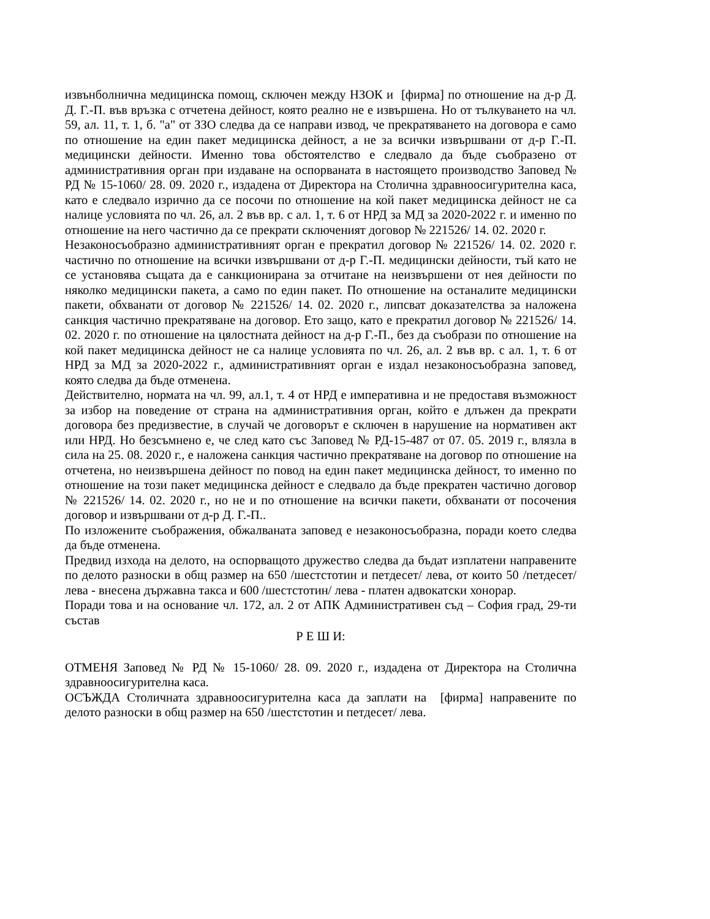извънболнична медицинска помощ, сключен между НЗОК и [фирма] по отношение на д-р Д. Д. Г.-П. във връзка с отчетена дейност, която реално не е извършена. Но от тълкуването на чл. 59, ал. 11, т. 1, б. "а" от ЗЗО следва да се направи извод, че прекратяването на договора е само по отношение на един пакет медицинска дейност, а не за всички извършвани от д-р Г.-П. медицински дейности. Именно това обстоятелство е следвало да бъде съобразено от административния орган при издаване на оспорваната в настоящето производство Заповед № РД № 15-1060/ 28. 09. 2020 г., издадена от Директора на Столична здравноосигурителна каса, като е следвало изрично да се посочи по отношение на кой пакет медицинска дейност не са налице условията по чл. 26, ал. 2 във вр. с ал. 1, т. 6 от НРД за МД за 2020-2022 г. и именно по отношение на него частично да се прекрати сключеният договор № 221526/ 14. 02. 2020 г.
Незаконосъобразно административният орган е прекратил договор № 221526/ 14. 02. 2020 г. частично по отношение на всички извършвани от д-р Г.-П. медицински дейности, тъй като не се установява същата да е санкционирана за отчитане на неизвършени от нея дейности по няколко медицински пакета, а само по един пакет. По отношение на останалите медицински пакети, обхванати от договор № 221526/ 14. 02. 2020 г., липсват доказателства за наложена санкция частично прекратяване на договор. Ето защо, като е прекратил договор № 221526/ 14. 02. 2020 г. по отношение на цялостната дейност на д-р Г.-П., без да съобрази по отношение на кой пакет медицинска дейност не са налице условията по чл. 26, ал. 2 във вр. с ал. 1, т. 6 от НРД за МД за 2020-2022 г., административният орган е издал незаконосъобразна заповед, която следва да бъде отменена.
Действително, нормата на чл. 99, ал.1, т. 4 от НРД е императивна и не предоставя възможност за избор на поведение от страна на административния орган, който е длъжен да прекрати договора без предизвестие, в случай че договорът е сключен в нарушение на нормативен акт или НРД. Но безсъмнено е, че след като със Заповед № РД-15-487 от 07. 05. 2019 г., влязла в сила на 25. 08. 2020 г., е наложена санкция частично прекратяване на договор по отношение на отчетена, но неизвършена дейност по повод на един пакет медицинска дейност, то именно по отношение на този пакет медицинска дейност е следвало да бъде прекратен частично договор № 221526/ 14. 02. 2020 г., но не и по отношение на всички пакети, обхванати от посочения договор и извършвани от д-р Д. Г.-П..
По изложените съображения, обжалваната заповед е незаконосъобразна, поради което следва да бъде отменена.
Предвид изхода на делото, на оспорващото дружество следва да бъдат изплатени направените по делото разноски в общ размер на 650 /шестстотин и петдесет/ лева, от които 50 /петдесет/ лева - внесена държавна такса и 600 /шестстотин/ лева - платен адвокатски хонорар.
Поради това и на основание чл. 172, ал. 2 от АПК Административен съд – София град, 29-ти състав
Р Е Ш И:
ОТМЕНЯ Заповед № РД № 15-1060/ 28. 09. 2020 г., издадена от Директора на Столична здравноосигурителна каса.
ОСЪЖДА Столичната здравноосигурителна каса да заплати на [фирма] направените по делото разноски в общ размер на 650 /шестстотин и петдесет/ лева.